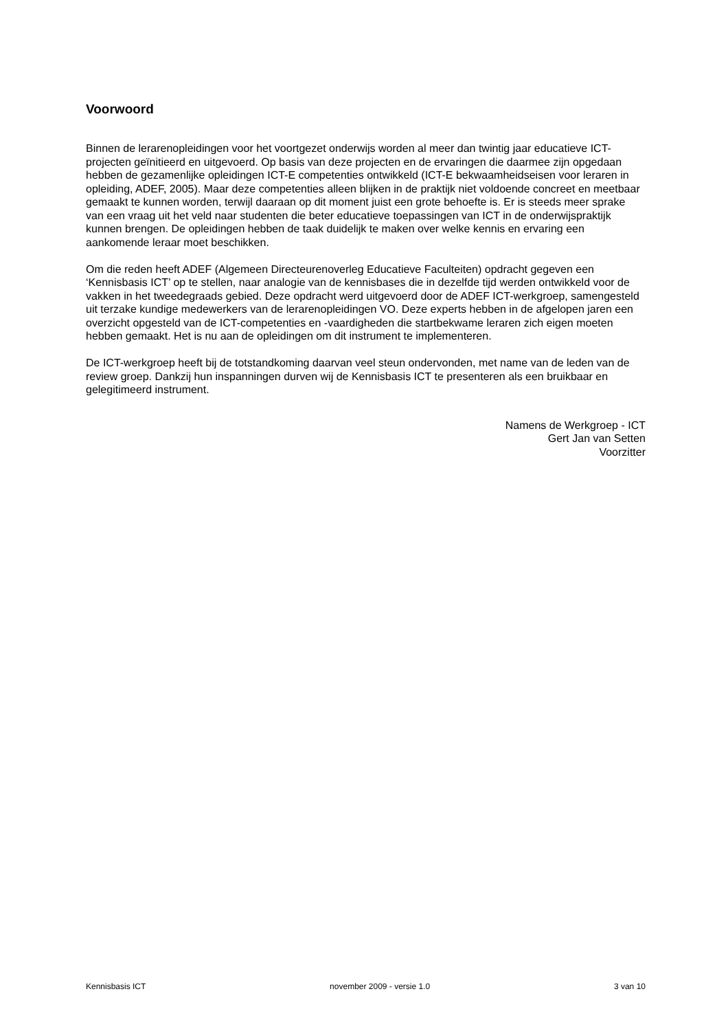Voorwoord
Binnen de lerarenopleidingen voor het voortgezet onderwijs worden al meer dan twintig jaar educatieve ICT-projecten geïnitieerd en uitgevoerd. Op basis van deze projecten en de ervaringen die daarmee zijn opgedaan hebben de gezamenlijke opleidingen ICT-E competenties ontwikkeld (ICT-E bekwaamheidseisen voor leraren in opleiding, ADEF, 2005). Maar deze competenties alleen blijken in de praktijk niet voldoende concreet en meetbaar gemaakt te kunnen worden, terwijl daaraan op dit moment juist een grote behoefte is. Er is steeds meer sprake van een vraag uit het veld naar studenten die beter educatieve toepassingen van ICT in de onderwijspraktijk kunnen brengen. De opleidingen hebben de taak duidelijk te maken over welke kennis en ervaring een aankomende leraar moet beschikken.
Om die reden heeft ADEF (Algemeen Directeurenoverleg Educatieve Faculteiten) opdracht gegeven een ‘Kennisbasis ICT’ op te stellen, naar analogie van de kennisbases die in dezelfde tijd werden ontwikkeld voor de vakken in het tweedegraads gebied. Deze opdracht werd uitgevoerd door de ADEF ICT-werkgroep, samengesteld uit terzake kundige medewerkers van de lerarenopleidingen VO. Deze experts hebben in de afgelopen jaren een overzicht opgesteld van de ICT-competenties en -vaardigheden die startbekwame leraren zich eigen moeten hebben gemaakt. Het is nu aan de opleidingen om dit instrument te implementeren.
De ICT-werkgroep heeft bij de totstandkoming daarvan veel steun ondervonden, met name van de leden van de review groep. Dankzij hun inspanningen durven wij de Kennisbasis ICT te presenteren als een bruikbaar en gelegitimeerd instrument.
Namens de Werkgroep - ICT
Gert Jan van Setten
Voorzitter
Kennisbasis ICT november 2009 - versie 1.0 3 van 10